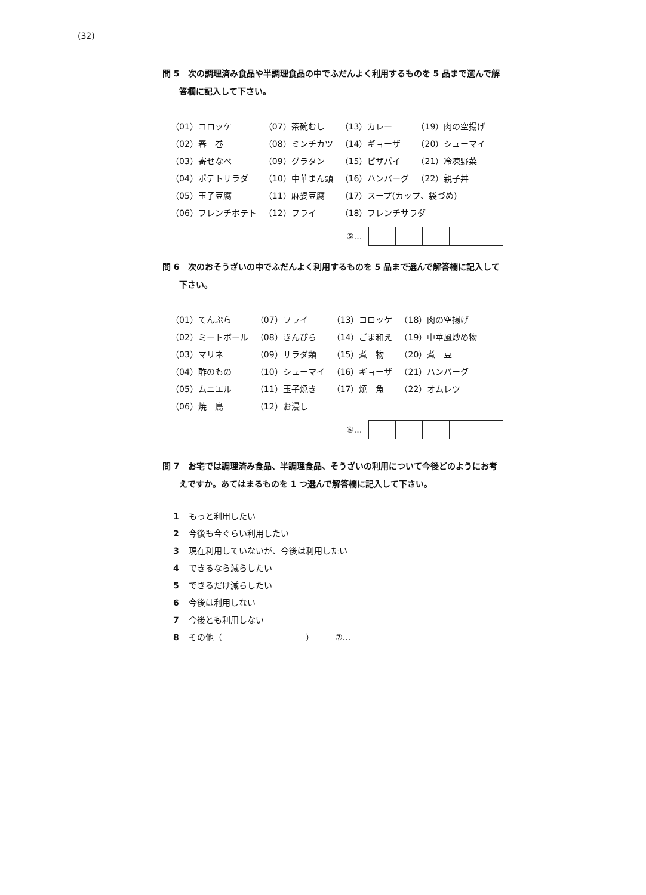(32)
問 5　次の調理済み食品や半調理食品の中でふだんよく利用するものを 5 品まで選んで解
答欄に記入して下さい。
| （01）コロッケ | （07）茶碗むし | （13）カレー | （19）肉の空揚げ |
| （02）春 巻 | （08）ミンチカツ | （14）ギョーザ | （20）シューマイ |
| （03）寄せなべ | （09）グラタン | （15）ピザパイ | （21）冷凍野菜 |
| （04）ポテトサラダ | （10）中華まん頭 | （16）ハンバーグ | （22）親子丼 |
| （05）玉子豆腐 | （11）麻婆豆腐 | （17）スープ(カップ、袋づめ) | |
| （06）フレンチポテト | （12）フライ | （18）フレンチサラダ | |
⑤…
問 6　次のおそうざいの中でふだんよく利用するものを 5 品まで選んで解答欄に記入して
下さい。
| （01）てんぷら | （07）フライ | （13）コロッケ | （18）肉の空揚げ |
| （02）ミートボール | （08）きんぴら | （14）ごま和え | （19）中華風炒め物 |
| （03）マリネ | （09）サラダ類 | （15）煮 物 | （20）煮 豆 |
| （04）酢のもの | （10）シューマイ | （16）ギョーザ | （21）ハンバーグ |
| （05）ムニエル | （11）玉子焼き | （17）焼 魚 | （22）オムレツ |
| （06）焼 鳥 | （12）お浸し | | |
⑥…
問 7　お宅では調理済み食品、半調理食品、そうざいの利用について今後どのようにお考
えですか。あてはまるものを 1 つ選んで解答欄に記入して下さい。
1 もっと利用したい
2 今後も今ぐらい利用したい
3 現在利用していないが、今後は利用したい
4 できるなら減らしたい
5 できるだけ減らしたい
6 今後は利用しない
7 今後とも利用しない
8 その他（　　　　　　　　　　）　　　⑦…